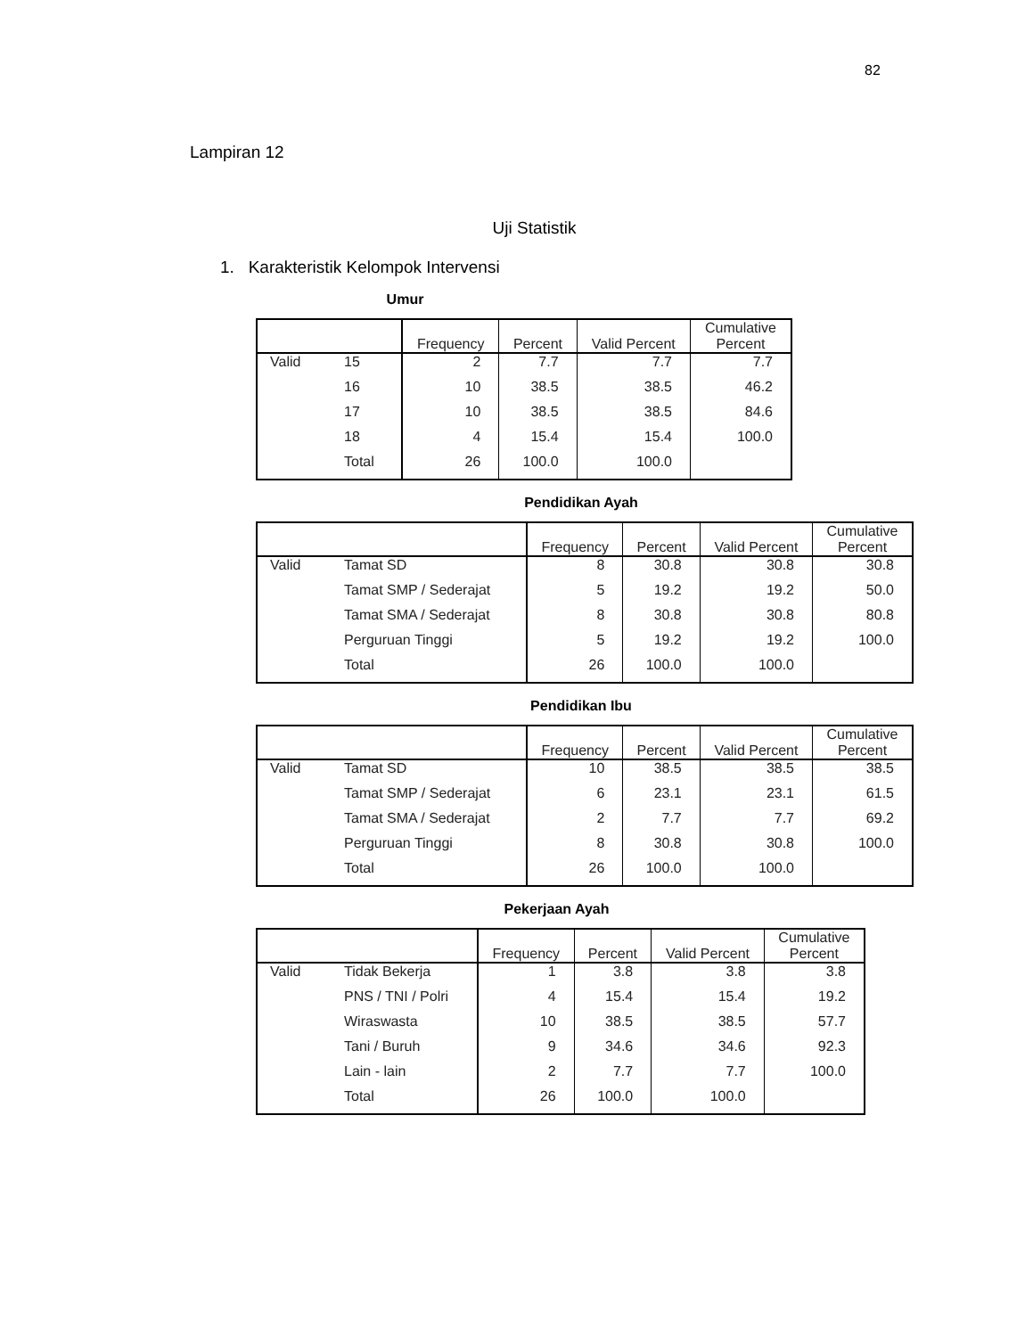82
Lampiran 12
Uji Statistik
1. Karakteristik Kelompok Intervensi
Umur
| | | Frequency | Percent | Valid Percent | Cumulative Percent |
| --- | --- | --- | --- | --- | --- |
| Valid | 15 | 2 | 7.7 | 7.7 | 7.7 |
| | 16 | 10 | 38.5 | 38.5 | 46.2 |
| | 17 | 10 | 38.5 | 38.5 | 84.6 |
| | 18 | 4 | 15.4 | 15.4 | 100.0 |
| | Total | 26 | 100.0 | 100.0 | |
Pendidikan Ayah
| | | Frequency | Percent | Valid Percent | Cumulative Percent |
| --- | --- | --- | --- | --- | --- |
| Valid | Tamat SD | 8 | 30.8 | 30.8 | 30.8 |
| | Tamat SMP / Sederajat | 5 | 19.2 | 19.2 | 50.0 |
| | Tamat SMA / Sederajat | 8 | 30.8 | 30.8 | 80.8 |
| | Perguruan Tinggi | 5 | 19.2 | 19.2 | 100.0 |
| | Total | 26 | 100.0 | 100.0 | |
Pendidikan Ibu
| | | Frequency | Percent | Valid Percent | Cumulative Percent |
| --- | --- | --- | --- | --- | --- |
| Valid | Tamat SD | 10 | 38.5 | 38.5 | 38.5 |
| | Tamat SMP / Sederajat | 6 | 23.1 | 23.1 | 61.5 |
| | Tamat SMA / Sederajat | 2 | 7.7 | 7.7 | 69.2 |
| | Perguruan Tinggi | 8 | 30.8 | 30.8 | 100.0 |
| | Total | 26 | 100.0 | 100.0 | |
Pekerjaan Ayah
| | | Frequency | Percent | Valid Percent | Cumulative Percent |
| --- | --- | --- | --- | --- | --- |
| Valid | Tidak Bekerja | 1 | 3.8 | 3.8 | 3.8 |
| | PNS / TNI / Polri | 4 | 15.4 | 15.4 | 19.2 |
| | Wiraswasta | 10 | 38.5 | 38.5 | 57.7 |
| | Tani / Buruh | 9 | 34.6 | 34.6 | 92.3 |
| | Lain - lain | 2 | 7.7 | 7.7 | 100.0 |
| | Total | 26 | 100.0 | 100.0 | |